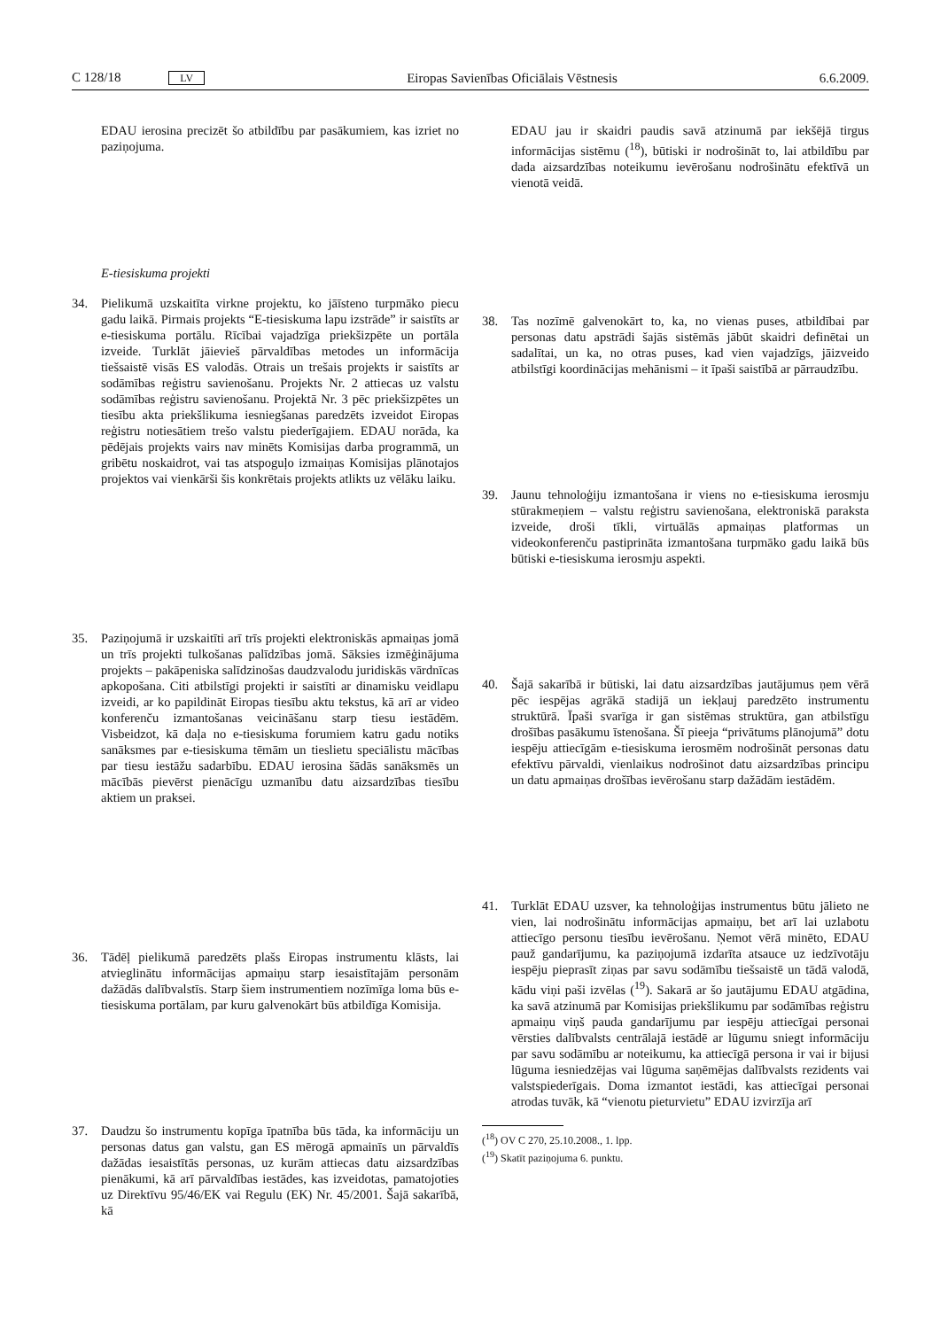C 128/18 LV Eiropas Savienības Oficiālais Vēstnesis 6.6.2009.
EDAU ierosina precizēt šo atbildību par pasākumiem, kas izriet no paziņojuma.
E-tiesiskuma projekti
34. Pielikumā uzskaitīta virkne projektu, ko jāīsteno turpmāko piecu gadu laikā. Pirmais projekts “E-tiesiskuma lapu izstrāde” ir saistīts ar e-tiesiskuma portālu. Rīcībai vajadzīga priekšizpēte un portāla izveide. Turklāt jāievieš pārvaldības metodes un informācija tiešsaistē visās ES valodās. Otrais un trešais projekts ir saistīts ar sodāmības reģistru savienošanu. Projekts Nr. 2 attiecas uz valstu sodāmības reģistru savienošanu. Projektā Nr. 3 pēc priekšizpētes un tiesību akta priekšlikuma iesniegšanas paredzēts izveidot Eiropas reģistru notiesātiem trešo valstu piederīgajiem. EDAU norāda, ka pēdējais projekts vairs nav minēts Komisijas darba programmā, un gribētu noskaidrot, vai tas atspoguļo izmaiņas Komisijas plānotajos projektos vai vienkārši šis konkrētais projekts atlikts uz vēlāku laiku.
35. Paziņojumā ir uzskaitīti arī trīs projekti elektroniskās apmaiņas jomā un trīs projekti tulkošanas palīdzības jomā. Sāksies izmēģinājuma projekts – pakāpeniska salīdzinošas daudzvalodu juridiskās vārdnīcas apkopošana. Citi atbilstīgi projekti ir saistīti ar dinamisku veidlapu izveidi, ar ko papildināt Eiropas tiesību aktu tekstus, kā arī ar video konferenču izmantošanas veicināšanu starp tiesu iestādēm. Visbeidzot, kā daļa no e-tiesiskuma forumiem katru gadu notiks sanāksmes par e-tiesiskuma tēmām un tieslietu speciālistu mācības par tiesu iestāžu sadarbību. EDAU ierosina šādās sanāksmēs un mācībās pievērst pienācīgu uzmanību datu aizsardzības tiesību aktiem un praksei.
36. Tādēļ pielikumā paredzēts plašs Eiropas instrumentu klāsts, lai atvieglinātu informācijas apmaiņu starp iesaistītajām personām dažādās dalībvalstīs. Starp šiem instrumentiem nozīmīga loma būs e-tiesiskuma portālam, par kuru galvenokārt būs atbildīga Komisija.
37. Daudzu šo instrumentu kopīga īpatnība būs tāda, ka informāciju un personas datus gan valstu, gan ES mērogā apmainīs un pārvaldīs dažādas iesaistītās personas, uz kurām attiecas datu aizsardzības pienākumi, kā arī pārvaldības iestādes, kas izveidotas, pamatojoties uz Direktīvu 95/46/EK vai Regulu (EK) Nr. 45/2001. Šajā sakarībā, kā
EDAU jau ir skaidri paudis savā atzinumā par iekšējā tirgus informācijas sistēmu (<sup>18</sup>), būtiski ir nodrošināt to, lai atbildību par dada aizsardzības noteikumu ievērošanu nodrošinātu efektīvā un vienotā veidā.
38. Tas nozīmē galvenokārt to, ka, no vienas puses, atbildībai par personas datu apstrādi šajās sistēmās jābūt skaidri definētai un sadalītai, un ka, no otras puses, kad vien vajadzīgs, jāizveido atbilstīgi koordinācijas mehānismi – it īpaši saistībā ar pārraudzību.
39. Jaunu tehnoloģiju izmantošana ir viens no e-tiesiskuma ierosmju stūrakmeņiem – valstu reģistru savienošana, elektroniskā paraksta izveide, droši tīkli, virtuālās apmaiņas platformas un videokonferenču pastiprināta izmantošana turpmāko gadu laikā būs būtiski e-tiesiskuma ierosmju aspekti.
40. Šajā sakarībā ir būtiski, lai datu aizsardzības jautājumus ņem vērā pēc iespējas agrākā stadijā un iekļauj paredzēto instrumentu struktūrā. Īpaši svarīga ir gan sistēmas struktūra, gan atbilstīgu drošības pasākumu īstenošana. Šī pieeja “privātums plānojumā” dotu iespēju attiecīgām e-tiesiskuma ierosmēm nodrošināt personas datu efektīvu pārvaldi, vienlaikus nodrošinot datu aizsardzības principu un datu apmaiņas drošības ievērošanu starp dažādām iestādēm.
41. Turklāt EDAU uzsver, ka tehnoloģijas instrumentus būtu jālieto ne vien, lai nodrošinātu informācijas apmaiņu, bet arī lai uzlabotu attiecīgo personu tiesību ievērošanu. Ņemot vērā minēto, EDAU pauž gandarījumu, ka paziņojumā izdarīta atsauce uz iedzīvotāju iespēju pieprasīt ziņas par savu sodāmību tiešsaistē un tādā valodā, kādu viņi paši izvēlas (<sup>19</sup>). Sakarā ar šo jautājumu EDAU atgādina, ka savā atzinumā par Komisijas priekšlikumu par sodāmības reģistru apmaiņu viņš pauda gandarījumu par iespēju attiecīgai personai vērsties dalībvalsts centrālajā iestādē ar lūgumu sniegt informāciju par savu sodāmību ar noteikumu, ka attiecīgā persona ir vai ir bijusi lūguma iesniedzējas vai lūguma saņēmējas dalībvalsts rezidents vai valstspiederīgais. Doma izmantot iestādi, kas attiecīgai personai atrodas tuvāk, kā “vienotu pieturvietu” EDAU izvirzīja arī
(<sup>18</sup>) OV C 270, 25.10.2008., 1. lpp.
(<sup>19</sup>) Skatīt paziņojuma 6. punktu.